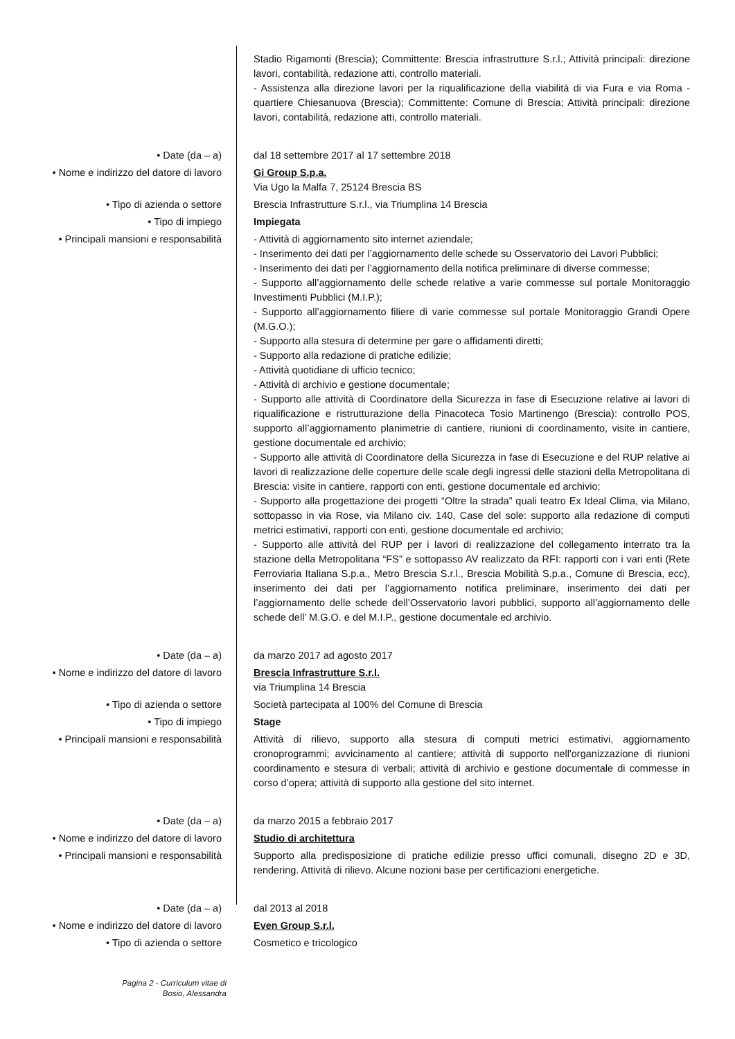Stadio Rigamonti (Brescia); Committente: Brescia infrastrutture S.r.l.; Attività principali: direzione lavori, contabilità, redazione atti, controllo materiali.
- Assistenza alla direzione lavori per la riqualificazione della viabilità di via Fura e via Roma - quartiere Chiesanuova (Brescia); Committente: Comune di Brescia; Attività principali: direzione lavori, contabilità, redazione atti, controllo materiali.
• Date (da – a) dal 18 settembre 2017 al 17 settembre 2018
• Nome e indirizzo del datore di lavoro
Gi Group S.p.a.
Via Ugo la Malfa 7, 25124 Brescia BS
• Tipo di azienda o settore Brescia Infrastrutture S.r.l., via Triumplina 14 Brescia
• Tipo di impiego Impiegata
• Principali mansioni e responsabilità
- Attività di aggiornamento sito internet aziendale;
- Inserimento dei dati per l’aggiornamento delle schede su Osservatorio dei Lavori Pubblici;
- Inserimento dei dati per l’aggiornamento della notifica preliminare di diverse commesse;
- Supporto all’aggiornamento delle schede relative a varie commesse sul portale Monitoraggio Investimenti Pubblici (M.I.P.);
- Supporto all’aggiornamento filiere di varie commesse sul portale Monitoraggio Grandi Opere (M.G.O.);
- Supporto alla stesura di determine per gare o affidamenti diretti;
- Supporto alla redazione di pratiche edilizie;
- Attività quotidiane di ufficio tecnico;
- Attività di archivio e gestione documentale;
- Supporto alle attività di Coordinatore della Sicurezza in fase di Esecuzione relative ai lavori di riqualificazione e ristrutturazione della Pinacoteca Tosio Martinengo (Brescia): controllo POS, supporto all’aggiornamento planimetrie di cantiere, riunioni di coordinamento, visite in cantiere, gestione documentale ed archivio;
- Supporto alle attività di Coordinatore della Sicurezza in fase di Esecuzione e del RUP relative ai lavori di realizzazione delle coperture delle scale degli ingressi delle stazioni della Metropolitana di Brescia: visite in cantiere, rapporti con enti, gestione documentale ed archivio;
- Supporto alla progettazione dei progetti “Oltre la strada” quali teatro Ex Ideal Clima, via Milano, sottopasso in via Rose, via Milano civ. 140, Case del sole: supporto alla redazione di computi metrici estimativi, rapporti con enti, gestione documentale ed archivio;
- Supporto alle attività del RUP per i lavori di realizzazione del collegamento interrato tra la stazione della Metropolitana “FS” e sottopasso AV realizzato da RFI: rapporti con i vari enti (Rete Ferroviaria Italiana S.p.a., Metro Brescia S.r.l., Brescia Mobilità S.p.a., Comune di Brescia, ecc), inserimento dei dati per l’aggiornamento notifica preliminare, inserimento dei dati per l’aggiornamento delle schede dell’Osservatorio lavori pubblici, supporto all’aggiornamento delle schede dell’ M.G.O. e del M.I.P., gestione documentale ed archivio.
• Date (da – a) da marzo 2017 ad agosto 2017
• Nome e indirizzo del datore di lavoro
Brescia Infrastrutture S.r.l.
via Triumplina 14 Brescia
• Tipo di azienda o settore Società partecipata al 100% del Comune di Brescia
• Tipo di impiego Stage
• Principali mansioni e responsabilità
Attività di rilievo, supporto alla stesura di computi metrici estimativi, aggiornamento cronoprogrammi; avvicinamento al cantiere; attività di supporto nell'organizzazione di riunioni coordinamento e stesura di verbali; attività di archivio e gestione documentale di commesse in corso d’opera; attività di supporto alla gestione del sito internet.
• Date (da – a) da marzo 2015 a febbraio 2017
• Nome e indirizzo del datore di lavoro
Studio di architettura
• Principali mansioni e responsabilità
Supporto alla predisposizione di pratiche edilizie presso uffici comunali, disegno 2D e 3D, rendering. Attività di rilievo. Alcune nozioni base per certificazioni energetiche.
• Date (da – a) dal 2013 al 2018
• Nome e indirizzo del datore di lavoro
Even Group S.r.l.
• Tipo di azienda o settore Cosmetico e tricologico
Pagina 2 - Curriculum vitae di
Bosio, Alessandra